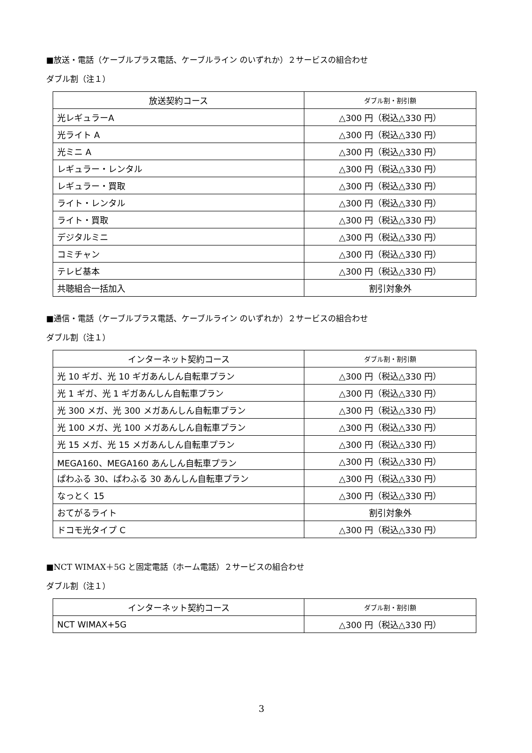■放送・電話（ケーブルプラス電話、ケーブルライン のいずれか）２サービスの組合わせ
ダブル割（注１）
| 放送契約コース | ダブル割・割引額 |
| --- | --- |
| 光レギュラーA | △300 円（税込△330 円） |
| 光ライト A | △300 円（税込△330 円） |
| 光ミニ A | △300 円（税込△330 円） |
| レギュラー・レンタル | △300 円（税込△330 円） |
| レギュラー・買取 | △300 円（税込△330 円） |
| ライト・レンタル | △300 円（税込△330 円） |
| ライト・買取 | △300 円（税込△330 円） |
| デジタルミニ | △300 円（税込△330 円） |
| コミチャン | △300 円（税込△330 円） |
| テレビ基本 | △300 円（税込△330 円） |
| 共聴組合一括加入 | 割引対象外 |
■通信・電話（ケーブルプラス電話、ケーブルライン のいずれか）２サービスの組合わせ
ダブル割（注１）
| インターネット契約コース | ダブル割・割引額 |
| --- | --- |
| 光 10 ギガ、光 10 ギガあんしん自転車プラン | △300 円（税込△330 円） |
| 光 1 ギガ、光 1 ギガあんしん自転車プラン | △300 円（税込△330 円） |
| 光 300 メガ、光 300 メガあんしん自転車プラン | △300 円（税込△330 円） |
| 光 100 メガ、光 100 メガあんしん自転車プラン | △300 円（税込△330 円） |
| 光 15 メガ、光 15 メガあんしん自転車プラン | △300 円（税込△330 円） |
| MEGA160、MEGA160 あんしん自転車プラン | △300 円（税込△330 円） |
| ぱわふる 30、ぱわふる 30 あんしん自転車プラン | △300 円（税込△330 円） |
| なっとく 15 | △300 円（税込△330 円） |
| おてがるライト | 割引対象外 |
| ドコモ光タイプ C | △300 円（税込△330 円） |
■NCT WIMAX＋5G と固定電話（ホーム電話）２サービスの組合わせ
ダブル割（注１）
| インターネット契約コース | ダブル割・割引額 |
| --- | --- |
| NCT WIMAX+5G | △300 円（税込△330 円） |
3